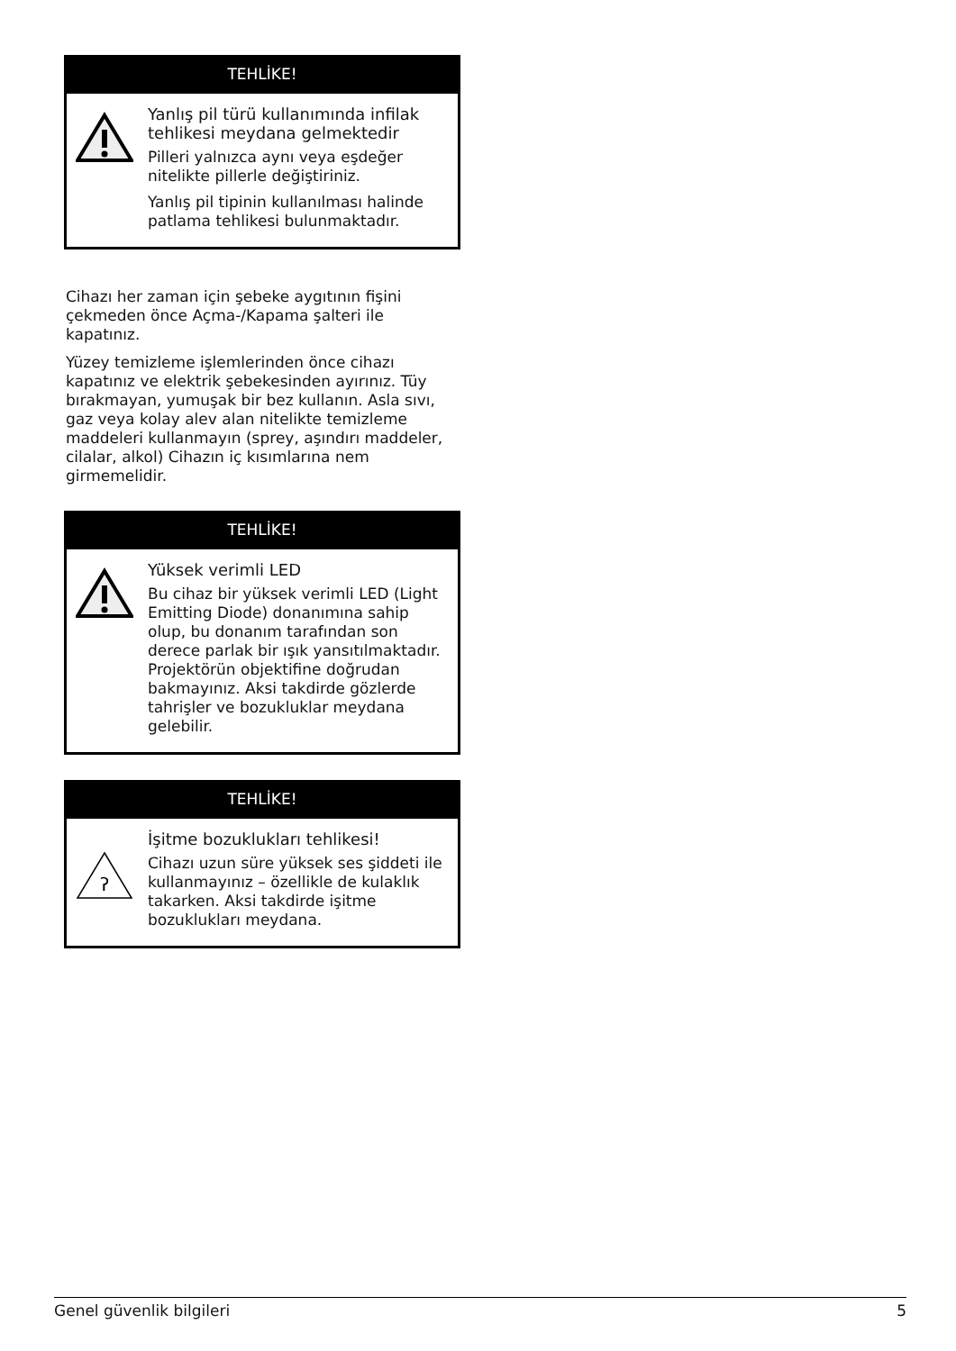TEHLİKE!
Yanlış pil türü kullanımında infilak tehlikesi meydana gelmektedir
Pilleri yalnızca aynı veya eşdeğer nitelikte pillerle değiştiriniz.
Yanlış pil tipinin kullanılması halinde patlama tehlikesi bulunmaktadır.
Cihazı her zaman için şebeke aygıtının fişini çekmeden önce Açma-/Kapama şalteri ile kapatınız.
Yüzey temizleme işlemlerinden önce cihazı kapatınız ve elektrik şebekesinden ayırınız. Tüy bırakmayan, yumuşak bir bez kullanın. Asla sıvı, gaz veya kolay alev alan nitelikte temizleme maddeleri kullanmayın (sprey, aşındırı maddeler, cilalar, alkol) Cihazın iç kısımlarına nem girmemelidir.
TEHLİKE!
Yüksek verimli LED
Bu cihaz bir yüksek verimli LED (Light Emitting Diode) donanımına sahip olup, bu donanım tarafından son derece parlak bir ışık yansıtılmaktadır. Projektörün objektifine doğrudan bakmayınız. Aksi takdirde gözlerde tahrişler ve bozukluklar meydana gelebilir.
TEHLİKE!
ʔ
İşitme bozuklukları tehlikesi!
Cihazı uzun süre yüksek ses şiddeti ile kullanmayınız – özellikle de kulaklık takarken. Aksi takdirde işitme bozuklukları meydana.
Genel güvenlik bilgileri 5